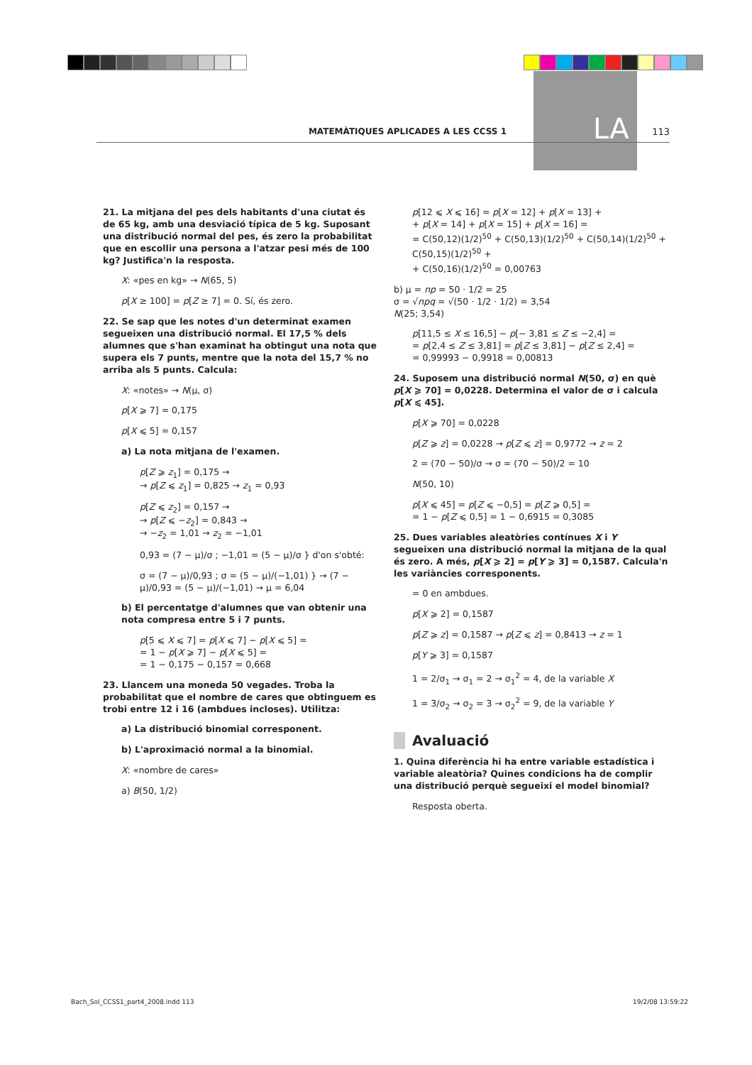LA
MATEMÀTIQUES APLICADES A LES CCSS 1 113
21. La mitjana del pes dels habitants d'una ciutat és de 65 kg, amb una desviació típica de 5 kg. Suposant una distribució normal del pes, és zero la probabilitat que en escollir una persona a l'atzar pesi més de 100 kg? Justifica'n la resposta.
X: «pes en kg» → N(65, 5)
p[X ≥ 100] = p[Z ≥ 7] = 0. Sí, és zero.
22. Se sap que les notes d'un determinat examen segueixen una distribució normal. El 17,5 % dels alumnes que s'han examinat ha obtingut una nota que supera els 7 punts, mentre que la nota del 15,7 % no arriba als 5 punts. Calcula:
X: «notes» → N(μ, σ)
p[X ⩾ 7] = 0,175
p[X ⩽ 5] = 0,157
a) La nota mitjana de l'examen.
p[Z ⩾ z<sub>1</sub>] = 0,175 →
→ p[Z ⩽ z<sub>1</sub>] = 0,825 → z<sub>1</sub> = 0,93
p[Z ⩽ z<sub>2</sub>] = 0,157 →
→ p[Z ⩽ −z<sub>2</sub>] = 0,843 →
→ −z<sub>2</sub> = 1,01 → z<sub>2</sub> = −1,01
0,93 = (7 − μ)/σ ; −1,01 = (5 − μ)/σ } d'on s'obté:
σ = (7 − μ)/0,93 ; σ = (5 − μ)/(−1,01) } → (7 − μ)/0,93 = (5 − μ)/(−1,01) → μ = 6,04
b) El percentatge d'alumnes que van obtenir una nota compresa entre 5 i 7 punts.
p[5 ⩽ X ⩽ 7] = p[X ⩽ 7] − p[X ⩽ 5] =
= 1 − p[X ⩾ 7] − p[X ⩽ 5] =
= 1 − 0,175 − 0,157 = 0,668
23. Llancem una moneda 50 vegades. Troba la probabilitat que el nombre de cares que obtinguem es trobi entre 12 i 16 (ambdues incloses). Utilitza:
a) La distribució binomial corresponent.
b) L'aproximació normal a la binomial.
X: «nombre de cares»
a) B(50, 1/2)
p[12 ⩽ X ⩽ 16] = p[X = 12] + p[X = 13] +
+ p[X = 14] + p[X = 15] + p[X = 16] =
= C(50,12)(1/2)<sup>50</sup> + C(50,13)(1/2)<sup>50</sup> + C(50,14)(1/2)<sup>50</sup> + C(50,15)(1/2)<sup>50</sup> +
+ C(50,16)(1/2)<sup>50</sup> = 0,00763
b) μ = np = 50 · 1/2 = 25
σ = √npq = √(50 · 1/2 · 1/2) = 3,54
N(25; 3,54)
p[11,5 ≤ X ≤ 16,5] − p[− 3,81 ≤ Z ≤ −2,4] =
= p[2,4 ≤ Z ≤ 3,81] = p[Z ≤ 3,81] − p[Z ≤ 2,4] =
= 0,99993 − 0,9918 = 0,00813
24. Suposem una distribució normal N(50, σ) en què p[X ⩾ 70] = 0,0228. Determina el valor de σ i calcula p[X ⩽ 45].
p[X ⩾ 70] = 0,0228
p[Z ⩾ z] = 0,0228 → p[Z ⩽ z] = 0,9772 → z = 2
2 = (70 − 50)/σ → σ = (70 − 50)/2 = 10
N(50, 10)
p[X ⩽ 45] = p[Z ⩽ −0,5] = p[Z ⩾ 0,5] =
= 1 − p[Z ⩽ 0,5] = 1 − 0,6915 = 0,3085
25. Dues variables aleatòries contínues X i Y segueixen una distribució normal la mitjana de la qual és zero. A més, p[X ⩾ 2] = p[Y ⩾ 3] = 0,1587. Calcula'n les variàncies corresponents.
= 0 en ambdues.
p[X ⩾ 2] = 0,1587
p[Z ⩾ z] = 0,1587 → p[Z ⩽ z] = 0,8413 → z = 1
p[Y ⩾ 3] = 0,1587
1 = 2/σ<sub>1</sub> → σ<sub>1</sub> = 2 → σ<sub>1</sub><sup>2</sup> = 4, de la variable X
1 = 3/σ<sub>2</sub> → σ<sub>2</sub> = 3 → σ<sub>2</sub><sup>2</sup> = 9, de la variable Y
Avaluació
1. Quina diferència hi ha entre variable estadística i variable aleatòria? Quines condicions ha de complir una distribució perquè segueixi el model binomial?
Resposta oberta.
Bach_Sol_CCSS1_part4_2008.indd 113 19/2/08 13:59:22